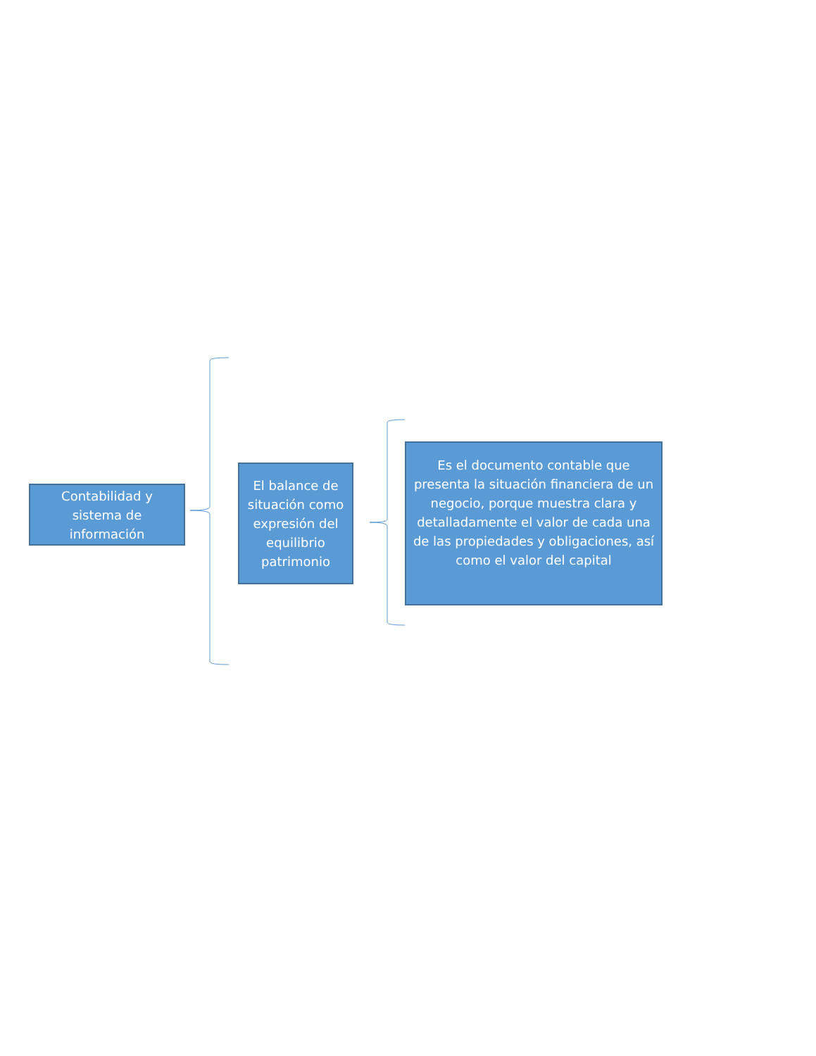Contabilidad y sistema de información
El balance de situación como expresión del equilibrio patrimonio
Es el documento contable que presenta la situación financiera de un negocio, porque muestra clara y detalladamente el valor de cada una de las propiedades y obligaciones, así como el valor del capital